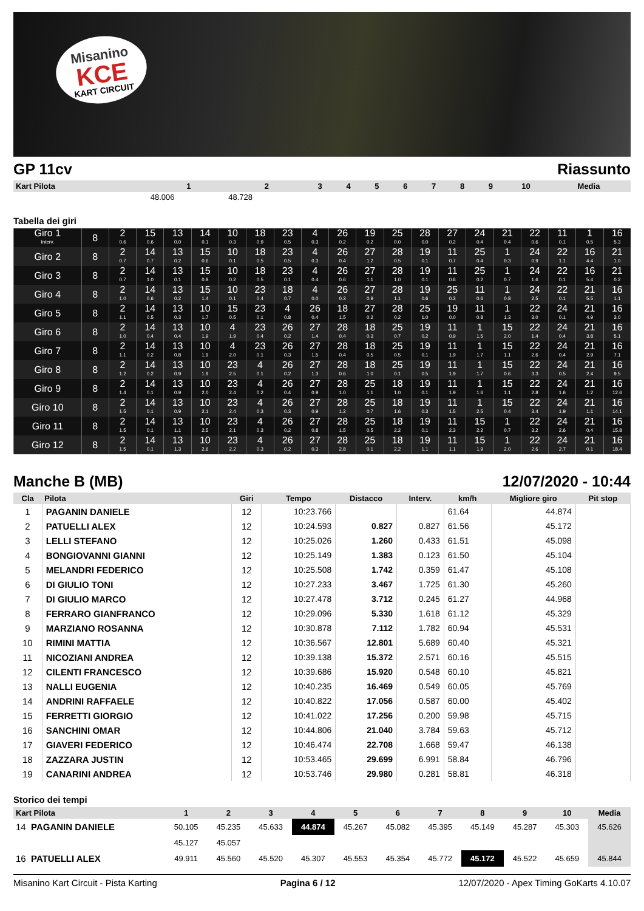Misanino
KCE
KART CIRCUIT
GP 11cv Riassunto
| Kart Pilota | 1 | 2 | 3 | 4 | 5 | 6 | 7 | 8 | 9 | 10 | Media |
| --- | --- | --- | --- | --- | --- | --- | --- | --- | --- | --- | --- |
| | 48.006 | 48.728 | | | | | | | | | |
Tabella dei giri
| Giro 1 Interv. | 8 | 2 0.6 | 15 0.6 | 13 0.0 | 14 0.1 | 10 0.3 | 18 0.9 | 23 0.5 | 4 0.3 | 26 0.2 | 19 0.2 | 25 0.0 | 28 0.0 | 27 0.2 | 24 0.4 | 21 0.4 | 22 0.6 | 11 0.1 | 1 0.5 | 16 5.3 |
| Giro 2 | 8 | 2 0.7 | 14 0.7 | 13 0.2 | 15 0.6 | 10 0.1 | 18 0.5 | 23 0.5 | 4 0.3 | 26 0.4 | 27 1.2 | 28 0.5 | 19 0.1 | 11 0.7 | 25 0.4 | 1 0.3 | 24 0.9 | 22 1.1 | 16 4.4 | 21 1.0 |
| Giro 3 | 8 | 2 0.7 | 14 1.0 | 13 0.1 | 15 0.8 | 10 0.2 | 18 0.5 | 23 0.1 | 4 0.4 | 26 0.6 | 27 1.1 | 28 1.0 | 19 0.1 | 11 0.6 | 25 0.2 | 1 0.7 | 24 1.6 | 22 0.1 | 16 5.4 | 21 0.2 |
| Giro 4 | 8 | 2 1.0 | 14 0.6 | 13 0.2 | 15 1.4 | 10 0.1 | 23 0.4 | 18 0.7 | 4 0.0 | 26 0.3 | 27 0.9 | 28 1.1 | 19 0.6 | 25 0.3 | 11 0.6 | 1 0.8 | 24 2.5 | 22 0.1 | 21 5.5 | 16 1.1 |
| Giro 5 | 8 | 2 1.1 | 14 0.5 | 13 0.3 | 10 1.7 | 15 0.5 | 23 0.1 | 4 0.8 | 26 0.4 | 18 1.5 | 27 0.2 | 28 0.2 | 25 1.0 | 19 0.0 | 11 0.8 | 1 1.3 | 22 3.0 | 24 0.1 | 21 4.9 | 16 3.0 |
| Giro 6 | 8 | 2 1.0 | 14 0.4 | 13 0.4 | 10 1.9 | 4 1.9 | 23 0.4 | 26 0.2 | 27 1.4 | 28 0.4 | 18 0.3 | 25 0.7 | 19 0.2 | 11 0.9 | 1 1.5 | 15 2.0 | 22 1.4 | 24 0.4 | 21 3.8 | 16 5.1 |
| Giro 7 | 8 | 2 1.1 | 14 0.2 | 13 0.8 | 10 1.9 | 4 2.0 | 23 0.1 | 26 0.3 | 27 1.5 | 28 0.4 | 18 0.5 | 25 0.5 | 19 0.1 | 11 1.9 | 1 1.7 | 15 1.1 | 22 2.6 | 24 0.4 | 21 2.9 | 16 7.1 |
| Giro 8 | 8 | 2 1.2 | 14 0.2 | 13 0.9 | 10 1.9 | 23 2.5 | 4 0.1 | 26 0.2 | 27 1.3 | 28 0.6 | 18 1.0 | 25 0.1 | 19 0.5 | 11 1.9 | 1 1.7 | 15 0.6 | 22 3.3 | 24 0.5 | 21 2.4 | 16 9.5 |
| Giro 9 | 8 | 2 1.4 | 14 0.1 | 13 0.9 | 10 2.0 | 23 2.4 | 4 0.2 | 26 0.4 | 27 0.9 | 28 1.0 | 25 1.1 | 18 1.0 | 19 0.1 | 11 1.9 | 1 1.6 | 15 1.1 | 22 2.8 | 24 1.6 | 21 1.2 | 16 12.6 |
| Giro 10 | 8 | 2 1.5 | 14 0.1 | 13 0.9 | 10 2.1 | 23 2.4 | 4 0.3 | 26 0.3 | 27 0.9 | 28 1.2 | 25 0.7 | 18 1.6 | 19 0.3 | 11 1.5 | 1 2.5 | 15 0.4 | 22 3.4 | 24 1.9 | 21 1.1 | 16 14.1 |
| Giro 11 | 8 | 2 1.5 | 14 0.1 | 13 1.1 | 10 2.5 | 23 2.1 | 4 0.3 | 26 0.2 | 27 0.8 | 28 1.5 | 25 0.5 | 18 2.2 | 19 0.1 | 11 2.3 | 15 2.2 | 1 0.7 | 22 3.2 | 24 2.6 | 21 0.4 | 16 15.8 |
| Giro 12 | 8 | 2 1.5 | 14 0.1 | 13 1.3 | 10 2.6 | 23 2.2 | 4 0.3 | 26 0.2 | 27 0.3 | 28 2.8 | 25 0.1 | 18 2.2 | 19 1.1 | 11 1.1 | 15 1.9 | 1 2.0 | 22 2.6 | 24 2.7 | 21 0.1 | 16 18.4 |
Manche B (MB) 12/07/2020 - 10:44
| Cla | Pilota | Giri | Tempo | Distacco | Interv. | km/h | Migliore giro | Pit stop |
| --- | --- | --- | --- | --- | --- | --- | --- | --- |
| 1 | PAGANIN DANIELE | 12 | 10:23.766 | | | 61.64 | 44.874 | |
| 2 | PATUELLI ALEX | 12 | 10:24.593 | 0.827 | 0.827 | 61.56 | 45.172 | |
| 3 | LELLI STEFANO | 12 | 10:25.026 | 1.260 | 0.433 | 61.51 | 45.098 | |
| 4 | BONGIOVANNI GIANNI | 12 | 10:25.149 | 1.383 | 0.123 | 61.50 | 45.104 | |
| 5 | MELANDRI FEDERICO | 12 | 10:25.508 | 1.742 | 0.359 | 61.47 | 45.108 | |
| 6 | DI GIULIO TONI | 12 | 10:27.233 | 3.467 | 1.725 | 61.30 | 45.260 | |
| 7 | DI GIULIO MARCO | 12 | 10:27.478 | 3.712 | 0.245 | 61.27 | 44.968 | |
| 8 | FERRARO GIANFRANCO | 12 | 10:29.096 | 5.330 | 1.618 | 61.12 | 45.329 | |
| 9 | MARZIANO ROSANNA | 12 | 10:30.878 | 7.112 | 1.782 | 60.94 | 45.531 | |
| 10 | RIMINI MATTIA | 12 | 10:36.567 | 12.801 | 5.689 | 60.40 | 45.321 | |
| 11 | NICOZIANI ANDREA | 12 | 10:39.138 | 15.372 | 2.571 | 60.16 | 45.515 | |
| 12 | CILENTI FRANCESCO | 12 | 10:39.686 | 15.920 | 0.548 | 60.10 | 45.821 | |
| 13 | NALLI EUGENIA | 12 | 10:40.235 | 16.469 | 0.549 | 60.05 | 45.769 | |
| 14 | ANDRINI RAFFAELE | 12 | 10:40.822 | 17.056 | 0.587 | 60.00 | 45.402 | |
| 15 | FERRETTI GIORGIO | 12 | 10:41.022 | 17.256 | 0.200 | 59.98 | 45.715 | |
| 16 | SANCHINI OMAR | 12 | 10:44.806 | 21.040 | 3.784 | 59.63 | 45.712 | |
| 17 | GIAVERI FEDERICO | 12 | 10:46.474 | 22.708 | 1.668 | 59.47 | 46.138 | |
| 18 | ZAZZARA JUSTIN | 12 | 10:53.465 | 29.699 | 6.991 | 58.84 | 46.796 | |
| 19 | CANARINI ANDREA | 12 | 10:53.746 | 29.980 | 0.281 | 58.81 | 46.318 | |
Storico dei tempi
| Kart Pilota | 1 | 2 | 3 | 4 | 5 | 6 | 7 | 8 | 9 | 10 | Media |
| --- | --- | --- | --- | --- | --- | --- | --- | --- | --- | --- | --- |
| 14 PAGANIN DANIELE | 50.105 | 45.235 | 45.633 | 44.874 | 45.267 | 45.082 | 45.395 | 45.149 | 45.287 | 45.303 | 45.626 |
| | 45.127 | 45.057 | | | | | | | | | |
| 16 PATUELLI ALEX | 49.911 | 45.560 | 45.520 | 45.307 | 45.553 | 45.354 | 45.772 | 45.172 | 45.522 | 45.659 | 45.844 |
Misanino Kart Circuit - Pista Karting Pagina 6 / 12 12/07/2020 - Apex Timing GoKarts 4.10.07